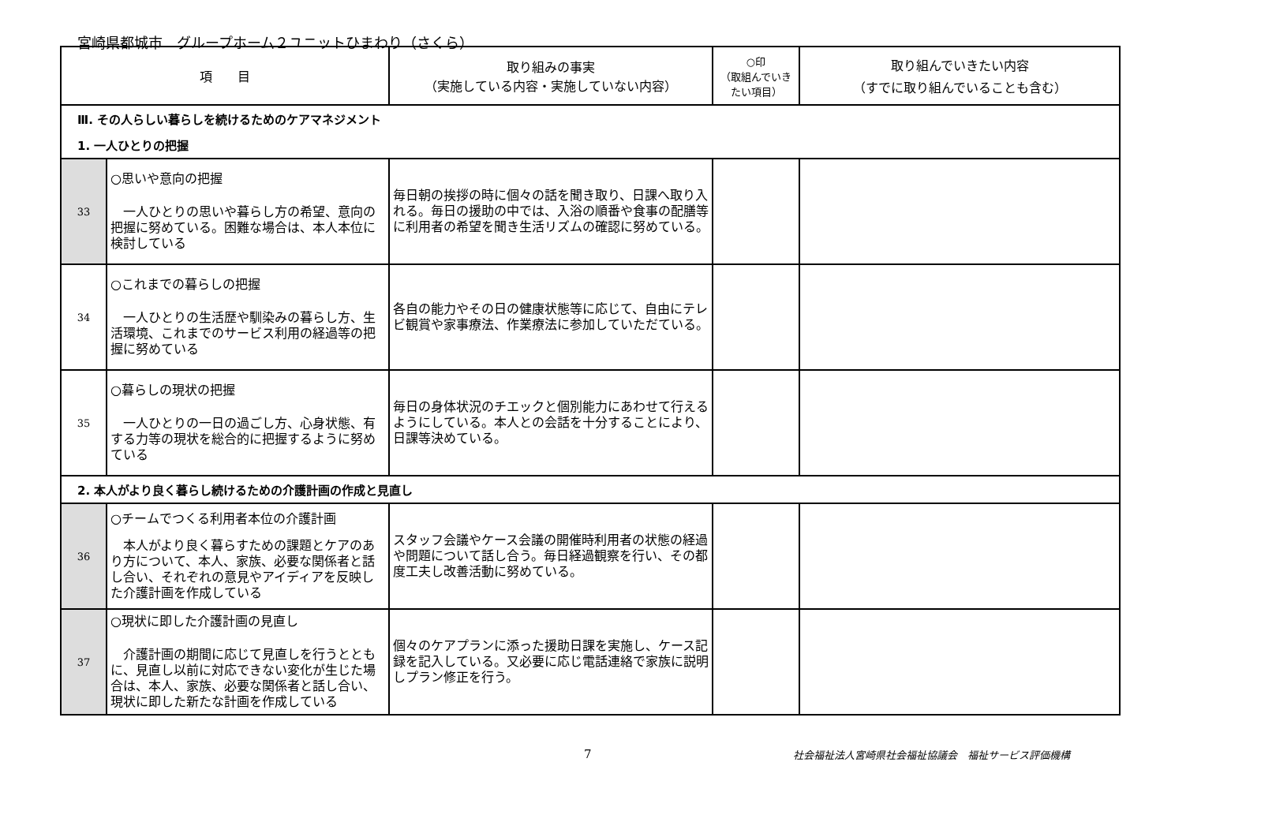宮崎県都城市　グループホーム２ユニットひまわり（さくら）
| 項 目 | | 取り組みの事実 （実施している内容・実施していない内容） | ○印 （取組んでいきたい項目） | 取り組んでいきたい内容 （すでに取り組んでいることも含む） |
| --- | --- | --- | --- | --- |
| Ⅲ. その人らしい暮らしを続けるためのケアマネジメント | | | | |
| 1. 一人ひとりの把握 | | | | |
| 33 | ○思いや意向の把握 一人ひとりの思いや暮らし方の希望、意向の把握に努めている。困難な場合は、本人本位に検討している | 毎日朝の挨拶の時に個々の話を聞き取り、日課へ取り入れる。毎日の援助の中では、入浴の順番や食事の配膳等に利用者の希望を聞き生活リズムの確認に努めている。 | | |
| 34 | ○これまでの暮らしの把握 一人ひとりの生活歴や馴染みの暮らし方、生活環境、これまでのサービス利用の経過等の把握に努めている | 各自の能力やその日の健康状態等に応じて、自由にテレビ観賞や家事療法、作業療法に参加していただている。 | | |
| 35 | ○暮らしの現状の把握 一人ひとりの一日の過ごし方、心身状態、有する力等の現状を総合的に把握するように努めている | 毎日の身体状況のチエックと個別能力にあわせて行えるようにしている。本人との会話を十分することにより、日課等決めている。 | | |
| 2. 本人がより良く暮らし続けるための介護計画の作成と見直し | | | | |
| 36 | ○チームでつくる利用者本位の介護計画 本人がより良く暮らすための課題とケアのあり方について、本人、家族、必要な関係者と話し合い、それぞれの意見やアイディアを反映した介護計画を作成している | スタッフ会議やケース会議の開催時利用者の状態の経過や問題について話し合う。毎日経過観察を行い、その都度工夫し改善活動に努めている。 | | |
| 37 | ○現状に即した介護計画の見直し 介護計画の期間に応じて見直しを行うとともに、見直し以前に対応できない変化が生じた場合は、本人、家族、必要な関係者と話し合い、現状に即した新たな計画を作成している | 個々のケアプランに添った援助日課を実施し、ケース記録を記入している。又必要に応じ電話連絡で家族に説明しプラン修正を行う。 | | |
7 社会福祉法人宮崎県社会福祉協議会　福祉サービス評価機構